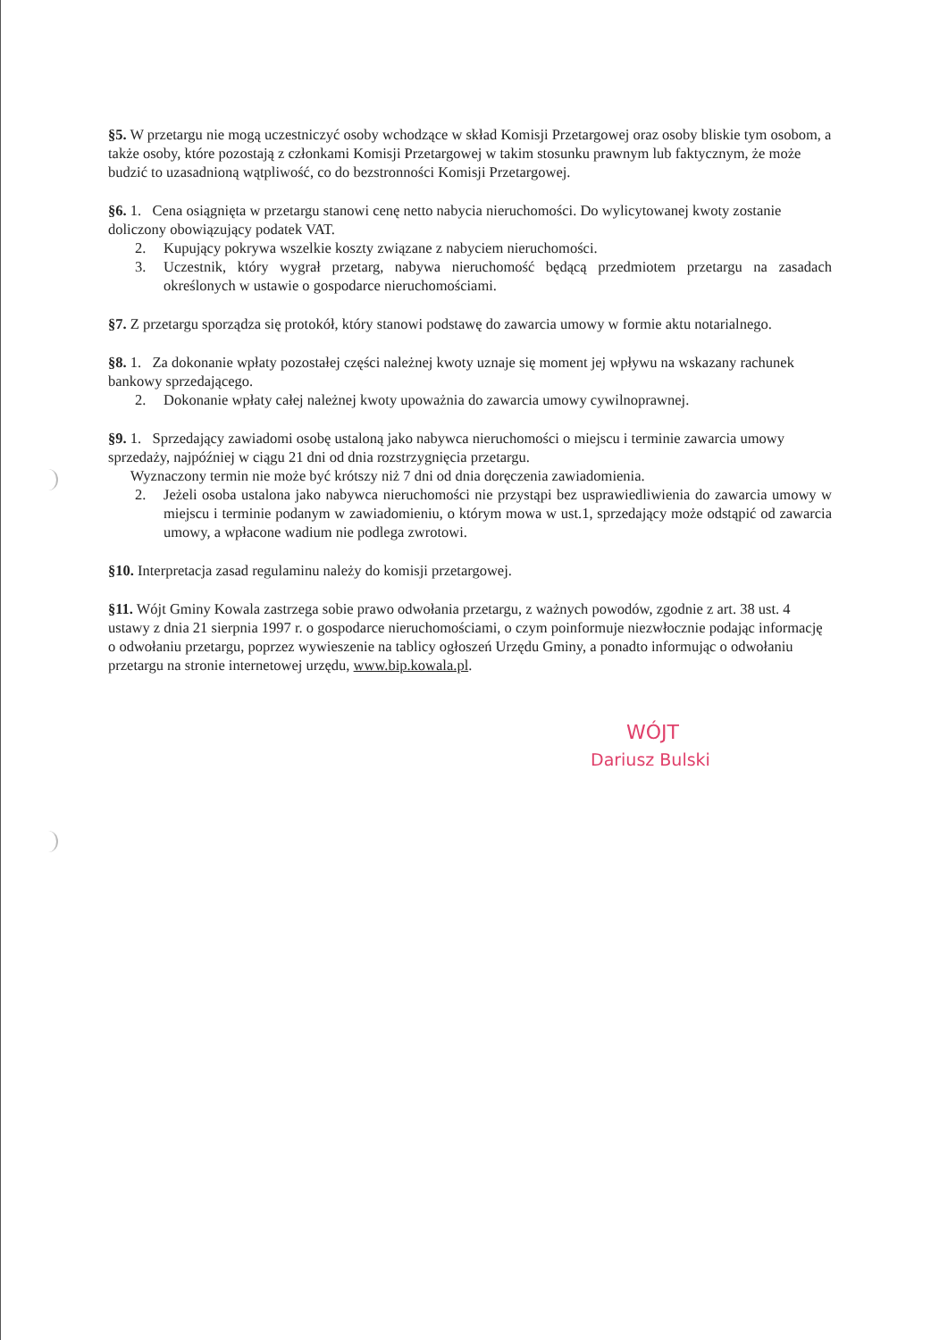§5. W przetargu nie mogą uczestniczyć osoby wchodzące w skład Komisji Przetargowej oraz osoby bliskie tym osobom, a także osoby, które pozostają z członkami Komisji Przetargowej w takim stosunku prawnym lub faktycznym, że może budzić to uzasadnioną wątpliwość, co do bezstronności Komisji Przetargowej.
§6. 1. Cena osiągnięta w przetargu stanowi cenę netto nabycia nieruchomości. Do wylicytowanej kwoty zostanie doliczony obowiązujący podatek VAT.
2. Kupujący pokrywa wszelkie koszty związane z nabyciem nieruchomości.
3. Uczestnik, który wygrał przetarg, nabywa nieruchomość będącą przedmiotem przetargu na zasadach określonych w ustawie o gospodarce nieruchomościami.
§7. Z przetargu sporządza się protokół, który stanowi podstawę do zawarcia umowy w formie aktu notarialnego.
§8. 1. Za dokonanie wpłaty pozostałej części należnej kwoty uznaje się moment jej wpływu na wskazany rachunek bankowy sprzedającego.
2. Dokonanie wpłaty całej należnej kwoty upoważnia do zawarcia umowy cywilnoprawnej.
§9. 1. Sprzedający zawiadomi osobę ustaloną jako nabywca nieruchomości o miejscu i terminie zawarcia umowy sprzedaży, najpóźniej w ciągu 21 dni od dnia rozstrzygnięcia przetargu.
Wyznaczony termin nie może być krótszy niż 7 dni od dnia doręczenia zawiadomienia.
2. Jeżeli osoba ustalona jako nabywca nieruchomości nie przystąpi bez usprawiedliwienia do zawarcia umowy w miejscu i terminie podanym w zawiadomieniu, o którym mowa w ust.1, sprzedający może odstąpić od zawarcia umowy, a wpłacone wadium nie podlega zwrotowi.
§10. Interpretacja zasad regulaminu należy do komisji przetargowej.
§11. Wójt Gminy Kowala zastrzega sobie prawo odwołania przetargu, z ważnych powodów, zgodnie z art. 38 ust. 4 ustawy z dnia 21 sierpnia 1997 r. o gospodarce nieruchomościami, o czym poinformuje niezwłocznie podając informację o odwołaniu przetargu, poprzez wywieszenie na tablicy ogłoszeń Urzędu Gminy, a ponadto informując o odwołaniu przetargu na stronie internetowej urzędu, www.bip.kowala.pl.
WÓJT
Dariusz Bulski